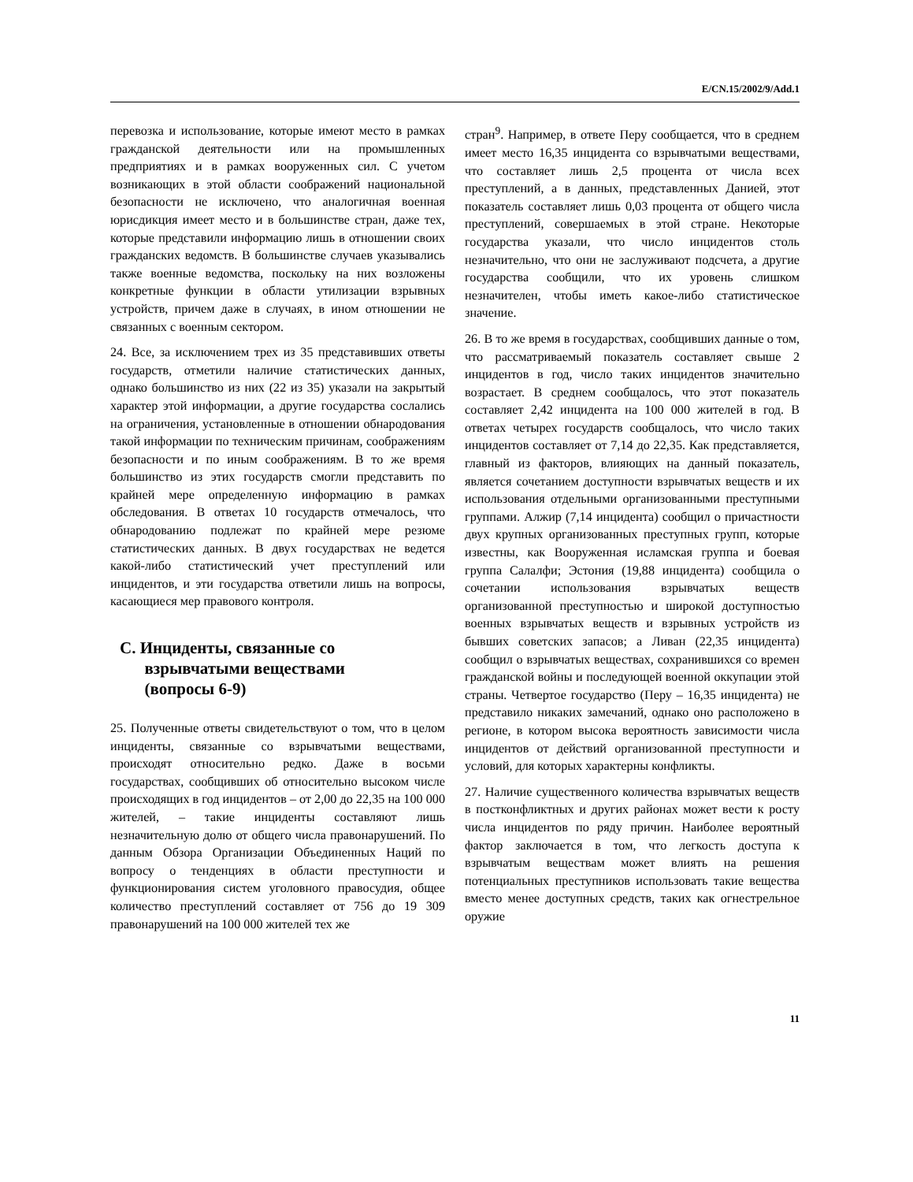E/CN.15/2002/9/Add.1
перевозка и использование, которые имеют место в рамках гражданской деятельности или на промышленных предприятиях и в рамках вооруженных сил. С учетом возникающих в этой области соображений национальной безопасности не исключено, что аналогичная военная юрисдикция имеет место и в большинстве стран, даже тех, которые представили информацию лишь в отношении своих гражданских ведомств. В большинстве случаев указывались также военные ведомства, поскольку на них возложены конкретные функции в области утилизации взрывных устройств, причем даже в случаях, в ином отношении не связанных с военным сектором.
24. Все, за исключением трех из 35 представивших ответы государств, отметили наличие статистических данных, однако большинство из них (22 из 35) указали на закрытый характер этой информации, а другие государства сослались на ограничения, установленные в отношении обнародования такой информации по техническим причинам, соображениям безопасности и по иным соображениям. В то же время большинство из этих государств смогли представить по крайней мере определенную информацию в рамках обследования. В ответах 10 государств отмечалось, что обнародованию подлежат по крайней мере резюме статистических данных. В двух государствах не ведется какой-либо статистический учет преступлений или инцидентов, и эти государства ответили лишь на вопросы, касающиеся мер правового контроля.
C. Инциденты, связанные со
взрывчатыми веществами
(вопросы 6-9)
25. Полученные ответы свидетельствуют о том, что в целом инциденты, связанные со взрывчатыми веществами, происходят относительно редко. Даже в восьми государствах, сообщивших об относительно высоком числе происходящих в год инцидентов – от 2,00 до 22,35 на 100 000 жителей, – такие инциденты составляют лишь незначительную долю от общего числа правонарушений. По данным Обзора Организации Объединенных Наций по вопросу о тенденциях в области преступности и функционирования систем уголовного правосудия, общее количество преступлений составляет от 756 до 19 309 правонарушений на 100 000 жителей тех же
стран<sup>9</sup>. Например, в ответе Перу сообщается, что в среднем имеет место 16,35 инцидента со взрывчатыми веществами, что составляет лишь 2,5 процента от числа всех преступлений, а в данных, представленных Данией, этот показатель составляет лишь 0,03 процента от общего числа преступлений, совершаемых в этой стране. Некоторые государства указали, что число инцидентов столь незначительно, что они не заслуживают подсчета, а другие государства сообщили, что их уровень слишком незначителен, чтобы иметь какое-либо статистическое значение.
26. В то же время в государствах, сообщивших данные о том, что рассматриваемый показатель составляет свыше 2 инцидентов в год, число таких инцидентов значительно возрастает. В среднем сообщалось, что этот показатель составляет 2,42 инцидента на 100 000 жителей в год. В ответах четырех государств сообщалось, что число таких инцидентов составляет от 7,14 до 22,35. Как представляется, главный из факторов, влияющих на данный показатель, является сочетанием доступности взрывчатых веществ и их использования отдельными организованными преступными группами. Алжир (7,14 инцидента) сообщил о причастности двух крупных организованных преступных групп, которые известны, как Вооруженная исламская группа и боевая группа Салалфи; Эстония (19,88 инцидента) сообщила о сочетании использования взрывчатых веществ организованной преступностью и широкой доступностью военных взрывчатых веществ и взрывных устройств из бывших советских запасов; а Ливан (22,35 инцидента) сообщил о взрывчатых веществах, сохранившихся со времен гражданской войны и последующей военной оккупации этой страны. Четвертое государство (Перу – 16,35 инцидента) не представило никаких замечаний, однако оно расположено в регионе, в котором высока вероятность зависимости числа инцидентов от действий организованной преступности и условий, для которых характерны конфликты.
27. Наличие существенного количества взрывчатых веществ в постконфликтных и других районах может вести к росту числа инцидентов по ряду причин. Наиболее вероятный фактор заключается в том, что легкость доступа к взрывчатым веществам может влиять на решения потенциальных преступников использовать такие вещества вместо менее доступных средств, таких как огнестрельное оружие
11